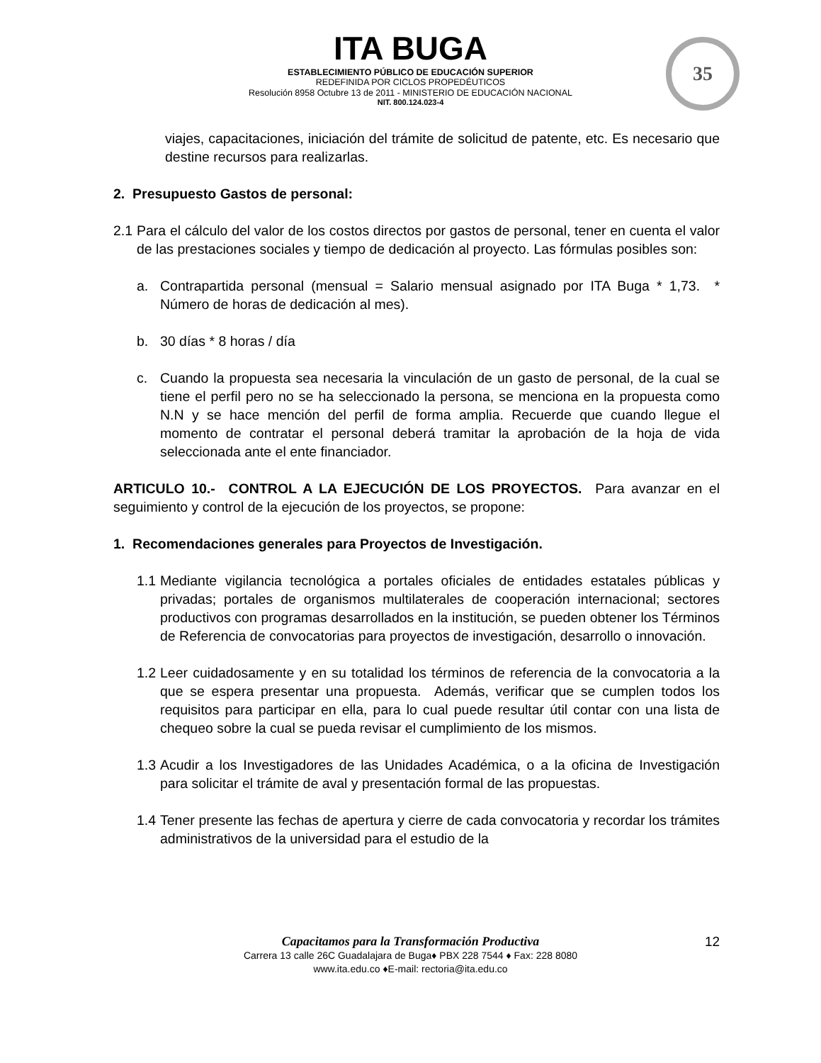ITA BUGA
ESTABLECIMIENTO PÚBLICO DE EDUCACIÓN SUPERIOR
REDEFINIDA POR CICLOS PROPEDÉUTICOS
Resolución 8958 Octubre 13 de 2011 - MINISTERIO DE EDUCACIÓN NACIONAL
NIT. 800.124.023-4
35
viajes, capacitaciones, iniciación del trámite de solicitud de patente, etc. Es necesario que destine recursos para realizarlas.
2. Presupuesto Gastos de personal:
2.1
Para el cálculo del valor de los costos directos por gastos de personal, tener en cuenta el valor de las prestaciones sociales y tiempo de dedicación al proyecto. Las fórmulas posibles son:
a. Contrapartida personal (mensual = Salario mensual asignado por ITA Buga * 1,73. * Número de horas de dedicación al mes).
b. 30 días * 8 horas / día
c. Cuando la propuesta sea necesaria la vinculación de un gasto de personal, de la cual se tiene el perfil pero no se ha seleccionado la persona, se menciona en la propuesta como N.N y se hace mención del perfil de forma amplia. Recuerde que cuando llegue el momento de contratar el personal deberá tramitar la aprobación de la hoja de vida seleccionada ante el ente financiador.
ARTICULO 10.- CONTROL A LA EJECUCIÓN DE LOS PROYECTOS. Para avanzar en el seguimiento y control de la ejecución de los proyectos, se propone:
1. Recomendaciones generales para Proyectos de Investigación.
1.1
Mediante vigilancia tecnológica a portales oficiales de entidades estatales públicas y privadas; portales de organismos multilaterales de cooperación internacional; sectores productivos con programas desarrollados en la institución, se pueden obtener los Términos de Referencia de convocatorias para proyectos de investigación, desarrollo o innovación.
1.2
Leer cuidadosamente y en su totalidad los términos de referencia de la convocatoria a la que se espera presentar una propuesta. Además, verificar que se cumplen todos los requisitos para participar en ella, para lo cual puede resultar útil contar con una lista de chequeo sobre la cual se pueda revisar el cumplimiento de los mismos.
1.3
Acudir a los Investigadores de las Unidades Académica, o a la oficina de Investigación para solicitar el trámite de aval y presentación formal de las propuestas.
1.4
Tener presente las fechas de apertura y cierre de cada convocatoria y recordar los trámites administrativos de la universidad para el estudio de la
Capacitamos para la Transformación Productiva
Carrera 13 calle 26C Guadalajara de Buga♦ PBX 228 7544 ♦ Fax: 228 8080
www.ita.edu.co ♦E-mail: rectoria@ita.edu.co
12